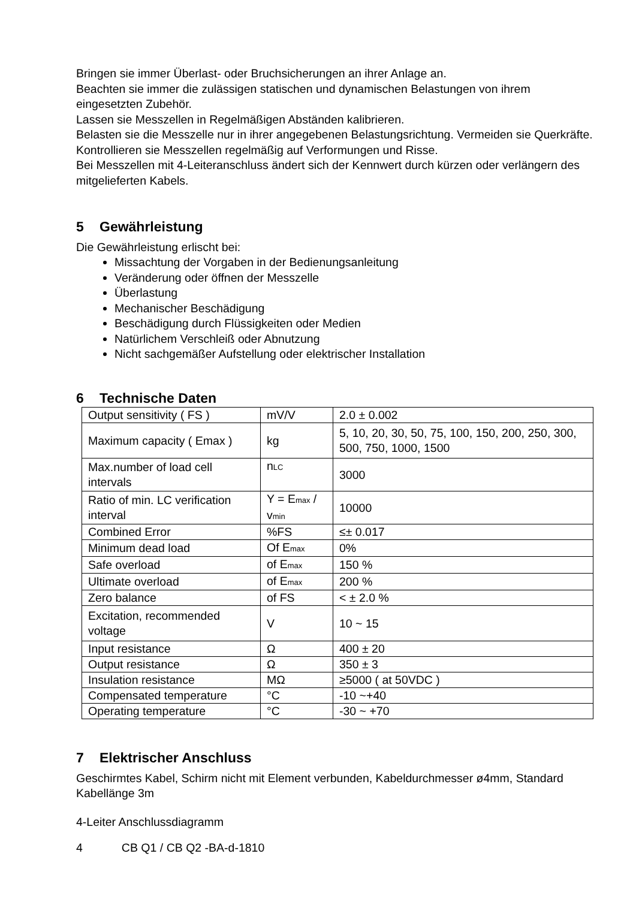Bringen sie immer Überlast- oder Bruchsicherungen an ihrer Anlage an.
Beachten sie immer die zulässigen statischen und dynamischen Belastungen von ihrem eingesetzten Zubehör.
Lassen sie Messzellen in Regelmäßigen Abständen kalibrieren.
Belasten sie die Messzelle nur in ihrer angegebenen Belastungsrichtung. Vermeiden sie Querkräfte.
Kontrollieren sie Messzellen regelmäßig auf Verformungen und Risse.
Bei Messzellen mit 4-Leiteranschluss ändert sich der Kennwert durch kürzen oder verlängern des mitgelieferten Kabels.
5 Gewährleistung
Die Gewährleistung erlischt bei:
Missachtung der Vorgaben in der Bedienungsanleitung
Veränderung oder öffnen der Messzelle
Überlastung
Mechanischer Beschädigung
Beschädigung durch Flüssigkeiten oder Medien
Natürlichem Verschleiß oder Abnutzung
Nicht sachgemäßer Aufstellung oder elektrischer Installation
6 Technische Daten
| Output sensitivity ( FS ) | mV/V | 2.0 ± 0.002 |
| Maximum capacity ( Emax ) | kg | 5, 10, 20, 30, 50, 75, 100, 150, 200, 250, 300, 500, 750, 1000, 1500 |
| Max.number of load cell intervals | n<sub>LC</sub> | 3000 |
| Ratio of min. LC verification interval | Y = E<sub>max</sub> / v<sub>min</sub> | 10000 |
| Combined Error | %FS | ≤± 0.017 |
| Minimum dead load | Of E<sub>max</sub> | 0% |
| Safe overload | of E<sub>max</sub> | 150 % |
| Ultimate overload | of E<sub>max</sub> | 200 % |
| Zero balance | of FS | < ± 2.0 % |
| Excitation, recommended voltage | V | 10 ~ 15 |
| Input resistance | Ω | 400 ± 20 |
| Output resistance | Ω | 350 ± 3 |
| Insulation resistance | MΩ | ≥5000 ( at 50VDC ) |
| Compensated temperature | °C | -10 ~+40 |
| Operating temperature | °C | -30 ~ +70 |
7 Elektrischer Anschluss
Geschirmtes Kabel, Schirm nicht mit Element verbunden, Kabeldurchmesser ø4mm, Standard Kabellänge 3m
4-Leiter Anschlussdiagramm
4 CB Q1 / CB Q2 -BA-d-1810